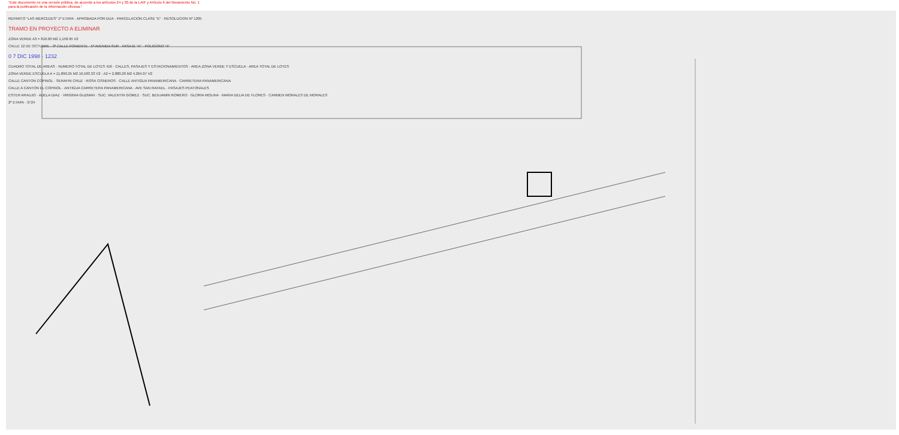"Este documento es una versión pública, de acuerdo a los artículos 24 y 30 de la LAIP y Artículo 6 del lineamiento No. 1 para la publicación de la información oficiosa."
REPARTO "LAS MERCEDES" 1ª ETAPA · APROBADA POR DUA · PARCELACION CLASE "E" · RESOLUCION Nº 1205
TRAMO EN PROYECTO A ELIMINAR
ZONA VERDE A3 = 810.00 M2 1,158.95 V2
CALLE 12 DE OCTUBRE · 3ª CALLE PONIENTE · 5ª AVENIDA SUR · PASAJE "A" · POLIGONO "A"
0 7 DIC 1998 · 1232
CUADRO TOTAL DE AREAS · NUMERO TOTAL DE LOTES 416 · CALLES, PASAJES Y ESTACIONAMIENTOS · AREA ZONA VERDE Y ESCUELA · AREA TOTAL DE LOTES
ZONA VERDE ESCUELA A = 11,890.25 M2 16,583.33 V2 · A2 = 2,880.20 M2 4,264.07 V2
CALLE CANTON COPINOL · SERAFIN CRUZ · ROSA CISNEROS · CALLE ANTIGUA PANAMERICANA · CARRETERA PANAMERICANA
CALLE A CANTON EL COPINOL · ANTIGUA CARRETERA PANAMERICANA · AVE SAN RAFAEL · PASAJES PEATONALES
ESTER ARAUJO · ADELA DIAZ · VIRGINIA GUZMAN · SUC. VALENTIN GOMEZ · SUC. BENJAMIN ROMERO · GLORIA MOLINA · MARIA DELIA DE FLORES · CARMEN MORALES DE MORALES
2ª ETAPA · 3724